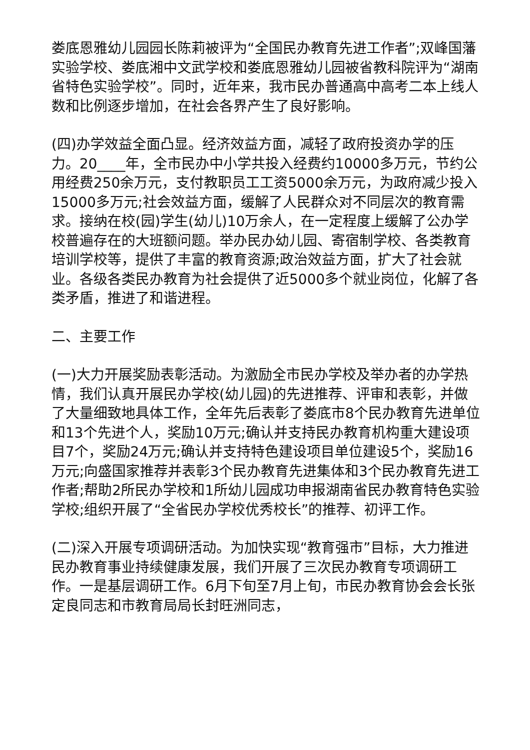娄底恩雅幼儿园园长陈莉被评为“全国民办教育先进工作者”;双峰国藩实验学校、娄底湘中文武学校和娄底恩雅幼儿园被省教科院评为“湖南省特色实验学校”。同时，近年来，我市民办普通高中高考二本上线人数和比例逐步增加，在社会各界产生了良好影响。
(四)办学效益全面凸显。经济效益方面，减轻了政府投资办学的压力。20____年，全市民办中小学共投入经费约10000多万元，节约公用经费250余万元，支付教职员工工资5000余万元，为政府减少投入15000多万元;社会效益方面，缓解了人民群众对不同层次的教育需求。接纳在校(园)学生(幼儿)10万余人，在一定程度上缓解了公办学校普遍存在的大班额问题。举办民办幼儿园、寄宿制学校、各类教育培训学校等，提供了丰富的教育资源;政治效益方面，扩大了社会就业。各级各类民办教育为社会提供了近5000多个就业岗位，化解了各类矛盾，推进了和谐进程。
二、主要工作
(一)大力开展奖励表彰活动。为激励全市民办学校及举办者的办学热情，我们认真开展民办学校(幼儿园)的先进推荐、评审和表彰，并做了大量细致地具体工作，全年先后表彰了娄底市8个民办教育先进单位和13个先进个人，奖励10万元;确认并支持民办教育机构重大建设项目7个，奖励24万元;确认并支持特色建设项目单位建设5个，奖励16万元;向盛国家推荐并表彰3个民办教育先进集体和3个民办教育先进工作者;帮助2所民办学校和1所幼儿园成功申报湖南省民办教育特色实验学校;组织开展了“全省民办学校优秀校长”的推荐、初评工作。
(二)深入开展专项调研活动。为加快实现“教育强市”目标，大力推进民办教育事业持续健康发展，我们开展了三次民办教育专项调研工作。一是基层调研工作。6月下旬至7月上旬，市民办教育协会会长张定良同志和市教育局局长封旺洲同志，